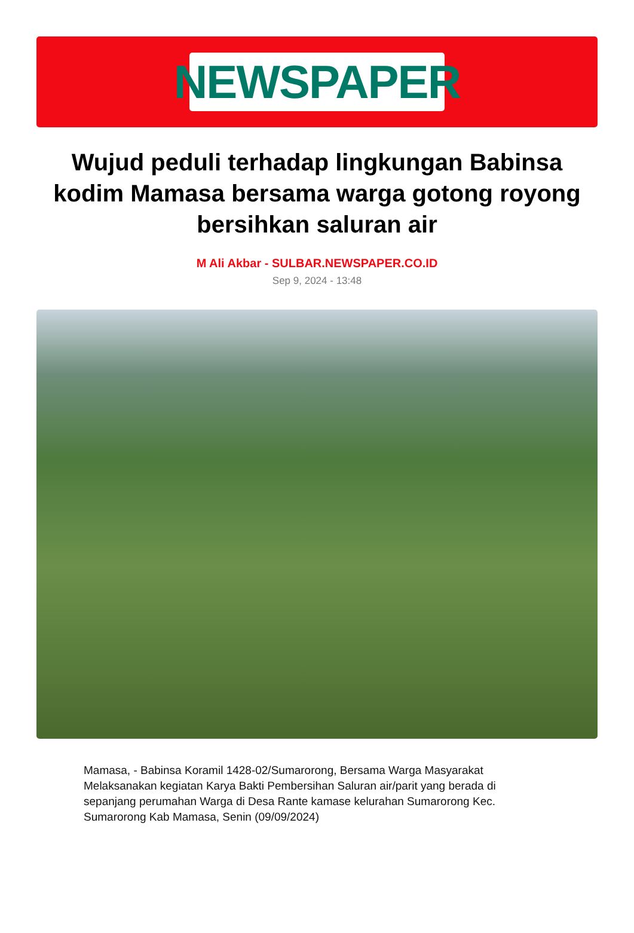NEWSPAPER
Wujud peduli terhadap lingkungan Babinsa kodim Mamasa bersama warga gotong royong bersihkan saluran air
M Ali Akbar - SULBAR.NEWSPAPER.CO.ID
Sep 9, 2024 - 13:48
Mamasa, - Babinsa Koramil 1428-02/Sumarorong, Bersama Warga Masyarakat Melaksanakan kegiatan Karya Bakti Pembersihan Saluran air/parit yang berada di sepanjang perumahan Warga di Desa Rante kamase kelurahan Sumarorong Kec. Sumarorong Kab Mamasa, Senin (09/09/2024)